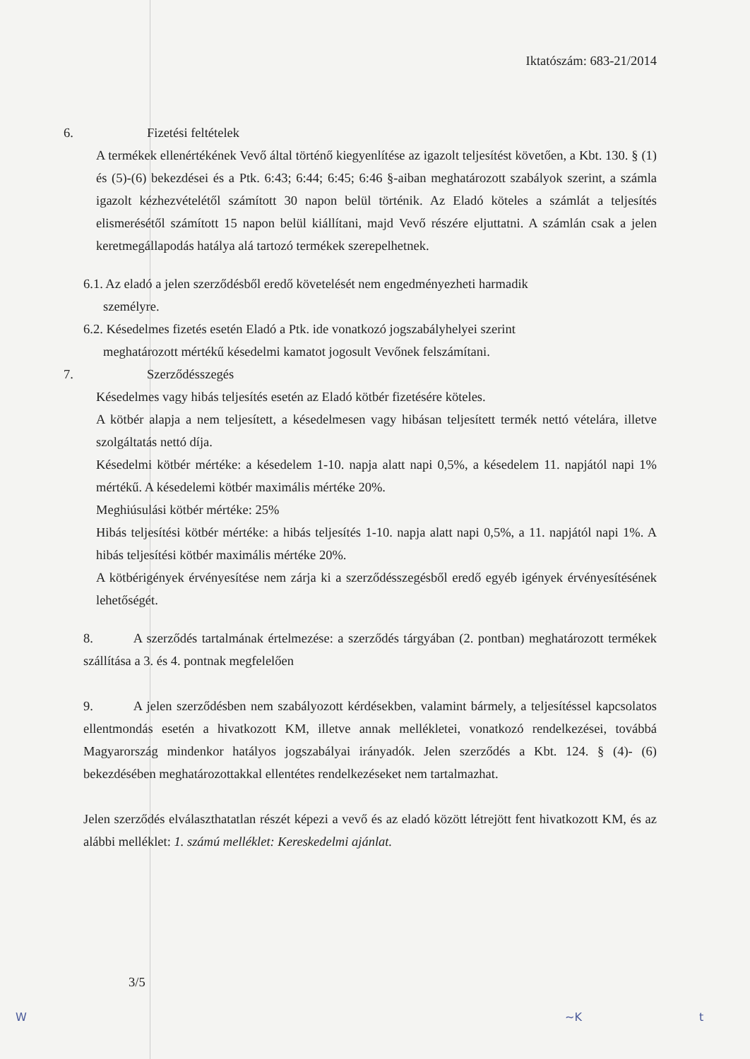Iktatószám: 683-21/2014
6. Fizetési feltételek
A termékek ellenértékének Vevő által történő kiegyenlítése az igazolt teljesítést követően, a Kbt. 130. § (1) és (5)-(6) bekezdései és a Ptk. 6:43; 6:44; 6:45; 6:46 §-aiban meghatározott szabályok szerint, a számla igazolt kézhezvételétől számított 30 napon belül történik. Az Eladó köteles a számlát a teljesítés elismerésétől számított 15 napon belül kiállítani, majd Vevő részére eljuttatni. A számlán csak a jelen keretmegállapodás hatálya alá tartozó termékek szerepelhetnek.
6.1. Az eladó a jelen szerződésből eredő követelését nem engedményezheti harmadik
személyre.
6.2. Késedelmes fizetés esetén Eladó a Ptk. ide vonatkozó jogszabályhelyei szerint
meghatározott mértékű késedelmi kamatot jogosult Vevőnek felszámítani.
7. Szerződésszegés
Késedelmes vagy hibás teljesítés esetén az Eladó kötbér fizetésére köteles.
A kötbér alapja a nem teljesített, a késedelmesen vagy hibásan teljesített termék nettó vételára, illetve szolgáltatás nettó díja.
Késedelmi kötbér mértéke: a késedelem 1-10. napja alatt napi 0,5%, a késedelem 11. napjától napi 1% mértékű. A késedelemi kötbér maximális mértéke 20%.
Meghiúsulási kötbér mértéke: 25%
Hibás teljesítési kötbér mértéke: a hibás teljesítés 1-10. napja alatt napi 0,5%, a 11. napjától napi 1%. A hibás teljesítési kötbér maximális mértéke 20%.
A kötbérigények érvényesítése nem zárja ki a szerződésszegésből eredő egyéb igények érvényesítésének lehetőségét.
8. A szerződés tartalmának értelmezése: a szerződés tárgyában (2. pontban) meghatározott termékek szállítása a 3. és 4. pontnak megfelelően
9. A jelen szerződésben nem szabályozott kérdésekben, valamint bármely, a teljesítéssel kapcsolatos ellentmondás esetén a hivatkozott KM, illetve annak mellékletei, vonatkozó rendelkezései, továbbá Magyarország mindenkor hatályos jogszabályai irányadók. Jelen szerződés a Kbt. 124. § (4)- (6) bekezdésében meghatározottakkal ellentétes rendelkezéseket nem tartalmazhat.
Jelen szerződés elválaszthatatlan részét képezi a vevő és az eladó között létrejött fent hivatkozott KM, és az alábbi melléklet: 1. számú melléklet: Kereskedelmi ajánlat.
3/5
W ~K t